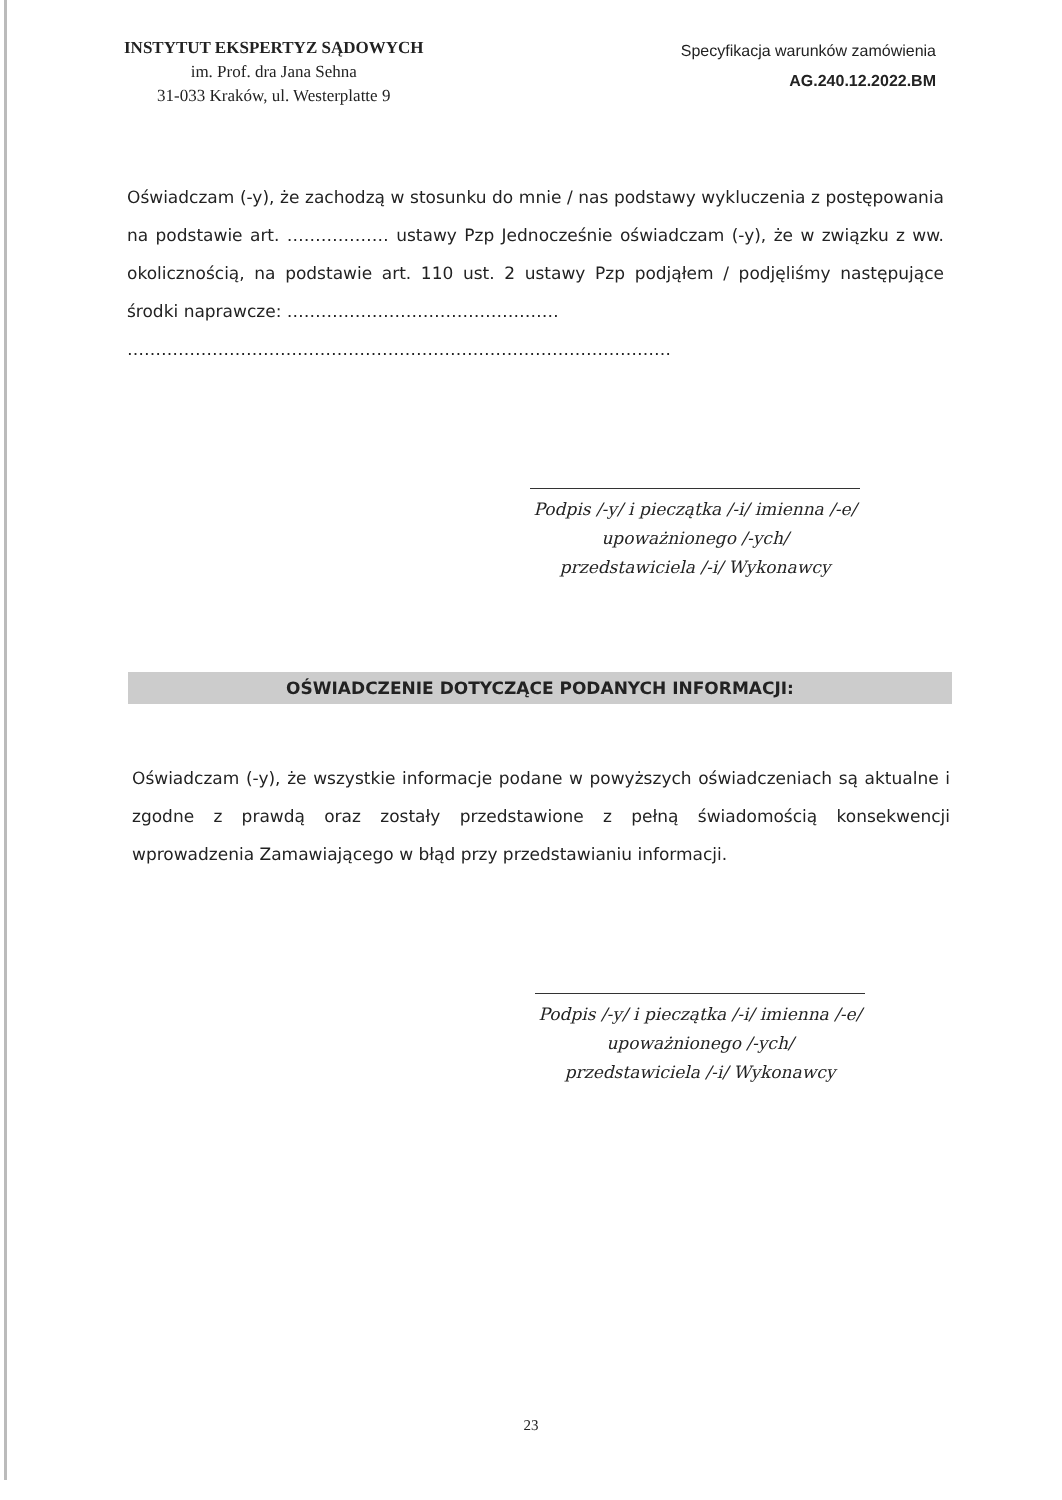INSTYTUT EKSPERTYZ SĄDOWYCH
im. Prof. dra Jana Sehna
31-033 Kraków, ul. Westerplatte 9
Specyfikacja warunków zamówienia
AG.240.12.2022.BM
Oświadczam (-y), że zachodzą w stosunku do mnie / nas podstawy wykluczenia z postępowania na podstawie art. ……………… ustawy Pzp Jednocześnie oświadczam (-y), że w związku z ww. okolicznością, na podstawie art. 110 ust. 2 ustawy Pzp podjąłem / podjęliśmy następujące środki naprawcze: …………………………………………
……………………………………………………………………………………
Podpis /-y/ i pieczątka /-i/ imienna /-e/
upoważnionego /-ych/
przedstawiciela /-i/ Wykonawcy
OŚWIADCZENIE DOTYCZĄCE PODANYCH INFORMACJI:
Oświadczam (-y), że wszystkie informacje podane w powyższych oświadczeniach są aktualne i zgodne z prawdą oraz zostały przedstawione z pełną świadomością konsekwencji wprowadzenia Zamawiającego w błąd przy przedstawianiu informacji.
Podpis /-y/ i pieczątka /-i/ imienna /-e/
upoważnionego /-ych/
przedstawiciela /-i/ Wykonawcy
23